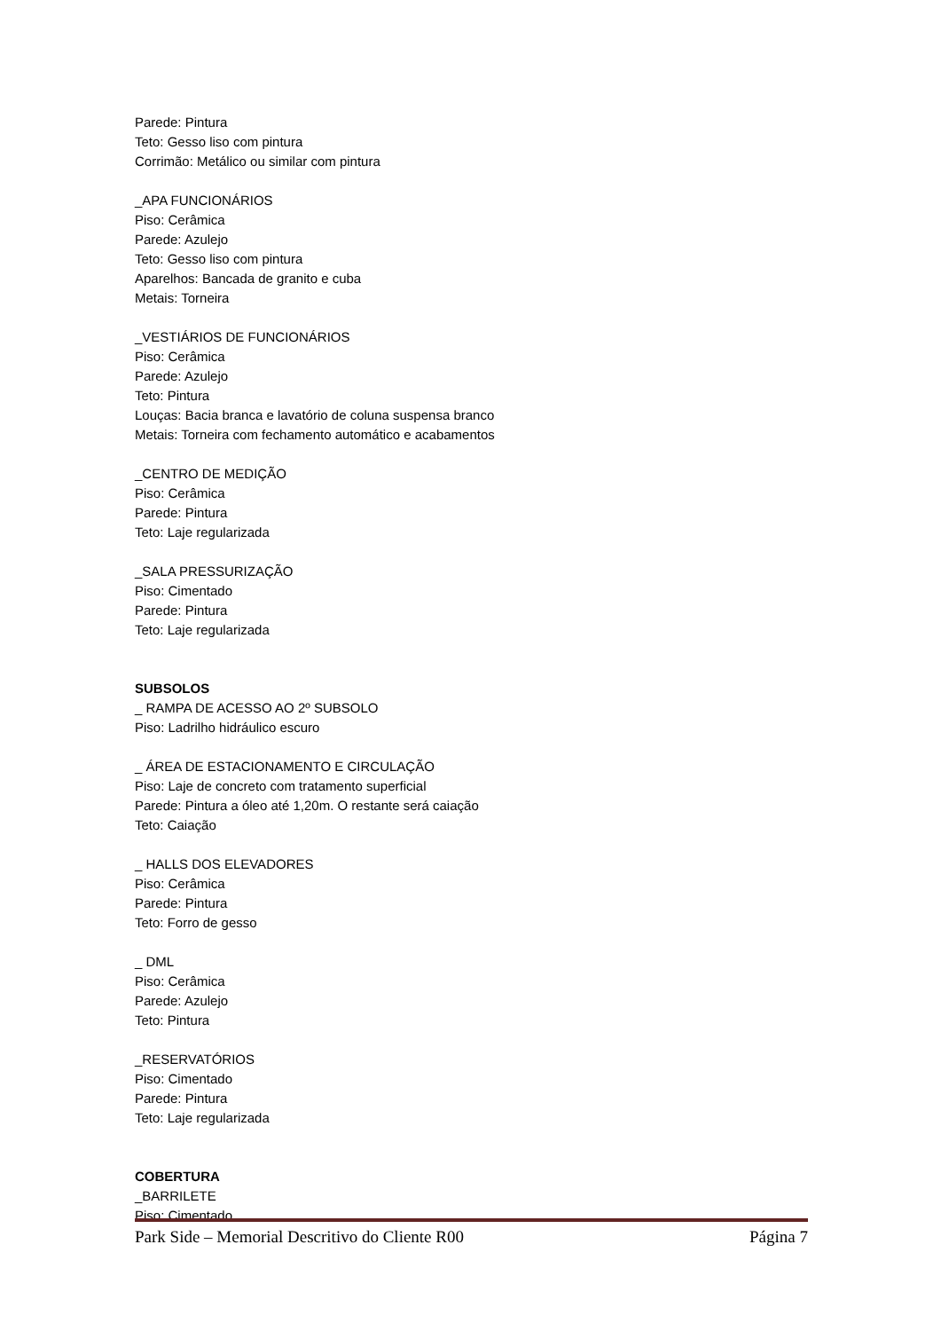Parede: Pintura
Teto: Gesso liso com pintura
Corrimão: Metálico ou similar com pintura
_APA FUNCIONÁRIOS
Piso: Cerâmica
Parede: Azulejo
Teto: Gesso liso com pintura
Aparelhos: Bancada de granito e cuba
Metais: Torneira
_VESTIÁRIOS DE FUNCIONÁRIOS
Piso: Cerâmica
Parede: Azulejo
Teto: Pintura
Louças: Bacia branca e lavatório de coluna suspensa branco
Metais: Torneira com fechamento automático e acabamentos
_CENTRO DE MEDIÇÃO
Piso: Cerâmica
Parede: Pintura
Teto: Laje regularizada
_SALA PRESSURIZAÇÃO
Piso: Cimentado
Parede: Pintura
Teto: Laje regularizada
SUBSOLOS
_ RAMPA DE ACESSO AO 2º SUBSOLO
Piso: Ladrilho hidráulico escuro
_ ÁREA DE ESTACIONAMENTO E CIRCULAÇÃO
Piso: Laje de concreto com tratamento superficial
Parede: Pintura a óleo até 1,20m. O restante será caiação
Teto: Caiação
_ HALLS DOS ELEVADORES
Piso: Cerâmica
Parede: Pintura
Teto: Forro de gesso
_ DML
Piso: Cerâmica
Parede: Azulejo
Teto: Pintura
_RESERVATÓRIOS
Piso: Cimentado
Parede: Pintura
Teto: Laje regularizada
COBERTURA
_BARRILETE
Piso: Cimentado
Park Side – Memorial Descritivo do Cliente R00 Página 7